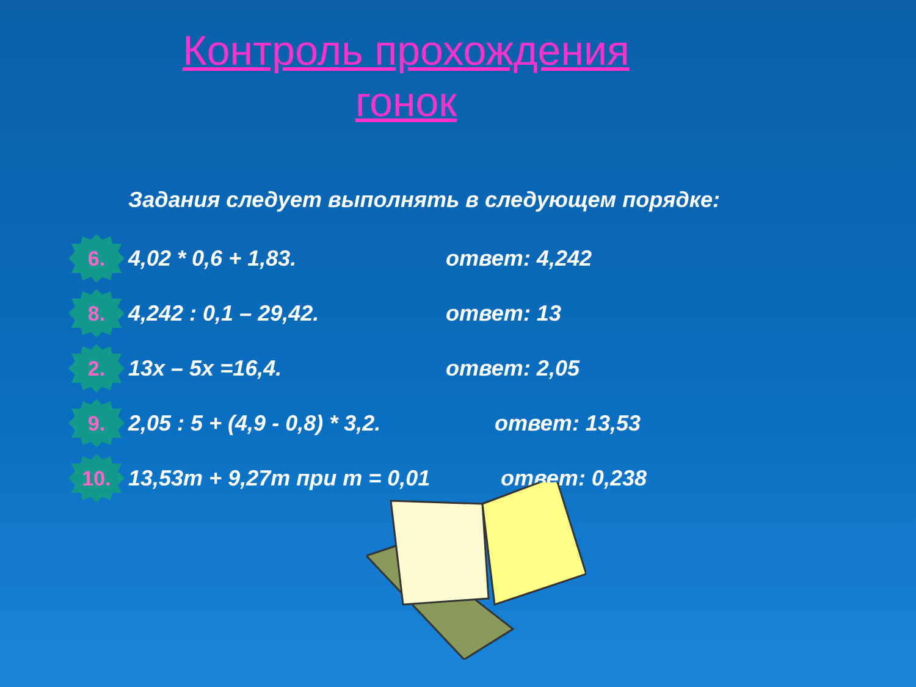Контроль прохождения
гонок
Задания следует выполнять в следующем порядке:
6.
4,02 * 0,6 + 1,83. ответ: 4,242
8.
4,242 : 0,1 – 29,42. ответ: 13
2.
13x – 5x =16,4. ответ: 2,05
9.
2,05 : 5 + (4,9 - 0,8) * 3,2.
ответ: 13,53
10.
13,53m + 9,27m при m = 0,01 ответ: 0,238